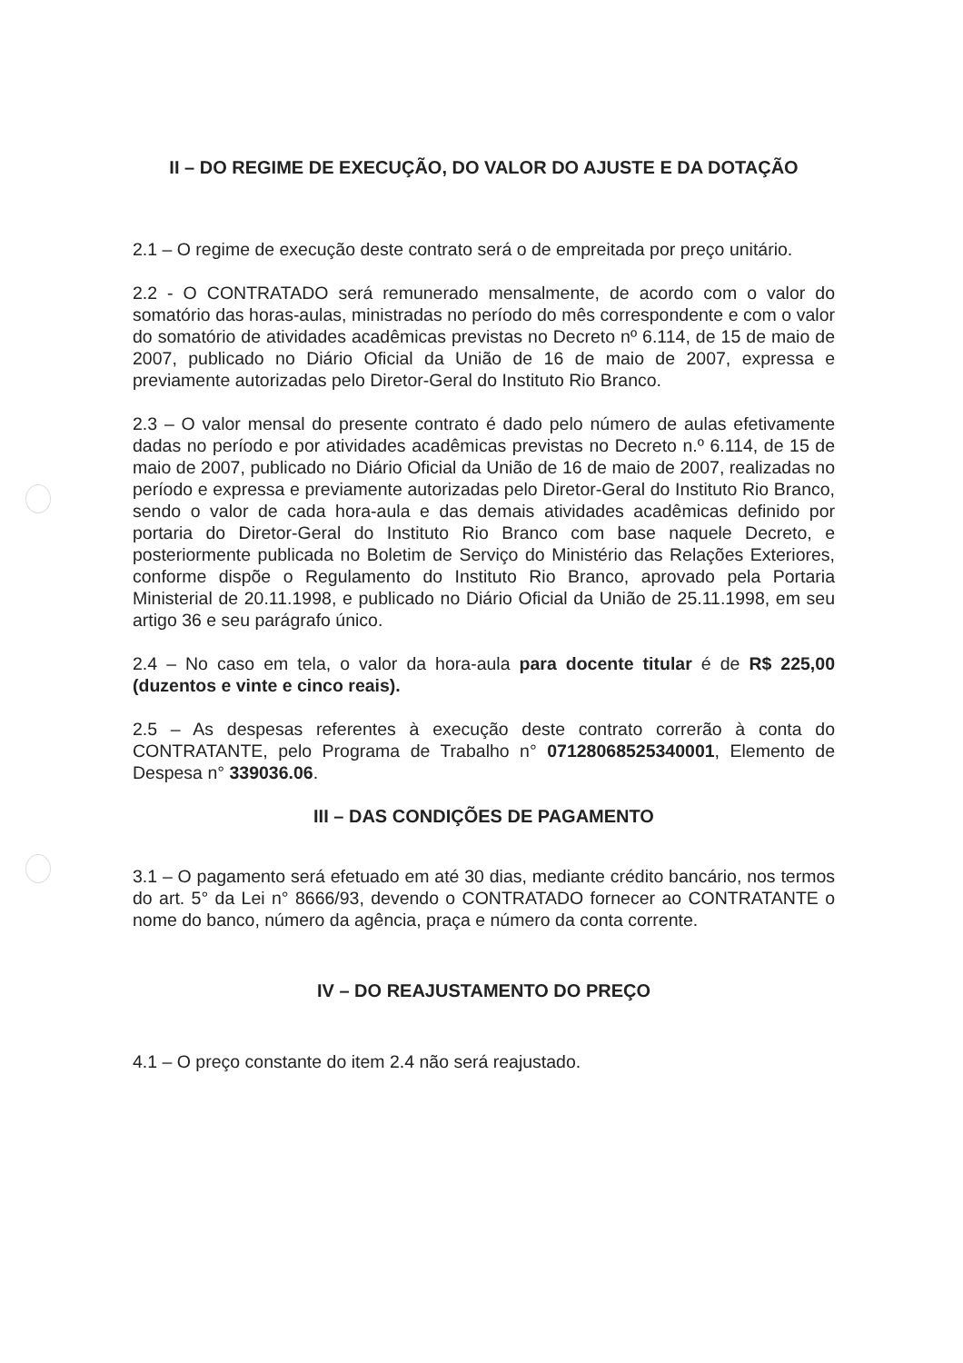II – DO REGIME DE EXECUÇÃO, DO VALOR DO AJUSTE E DA DOTAÇÃO
2.1 – O regime de execução deste contrato será o de empreitada por preço unitário.
2.2 - O CONTRATADO será remunerado mensalmente, de acordo com o valor do somatório das horas-aulas, ministradas no período do mês correspondente e com o valor do somatório de atividades acadêmicas previstas no Decreto nº 6.114, de 15 de maio de 2007, publicado no Diário Oficial da União de 16 de maio de 2007, expressa e previamente autorizadas pelo Diretor-Geral do Instituto Rio Branco.
2.3 – O valor mensal do presente contrato é dado pelo número de aulas efetivamente dadas no período e por atividades acadêmicas previstas no Decreto n.º 6.114, de 15 de maio de 2007, publicado no Diário Oficial da União de 16 de maio de 2007, realizadas no período e expressa e previamente autorizadas pelo Diretor-Geral do Instituto Rio Branco, sendo o valor de cada hora-aula e das demais atividades acadêmicas definido por portaria do Diretor-Geral do Instituto Rio Branco com base naquele Decreto, e posteriormente publicada no Boletim de Serviço do Ministério das Relações Exteriores, conforme dispõe o Regulamento do Instituto Rio Branco, aprovado pela Portaria Ministerial de 20.11.1998, e publicado no Diário Oficial da União de 25.11.1998, em seu artigo 36 e seu parágrafo único.
2.4 – No caso em tela, o valor da hora-aula para docente titular é de R$ 225,00 (duzentos e vinte e cinco reais).
2.5 – As despesas referentes à execução deste contrato correrão à conta do CONTRATANTE, pelo Programa de Trabalho n° 07128068525340001, Elemento de Despesa n° 339036.06.
III – DAS CONDIÇÕES DE PAGAMENTO
3.1 – O pagamento será efetuado em até 30 dias, mediante crédito bancário, nos termos do art. 5° da Lei n° 8666/93, devendo o CONTRATADO fornecer ao CONTRATANTE o nome do banco, número da agência, praça e número da conta corrente.
IV – DO REAJUSTAMENTO DO PREÇO
4.1 – O preço constante do item 2.4 não será reajustado.